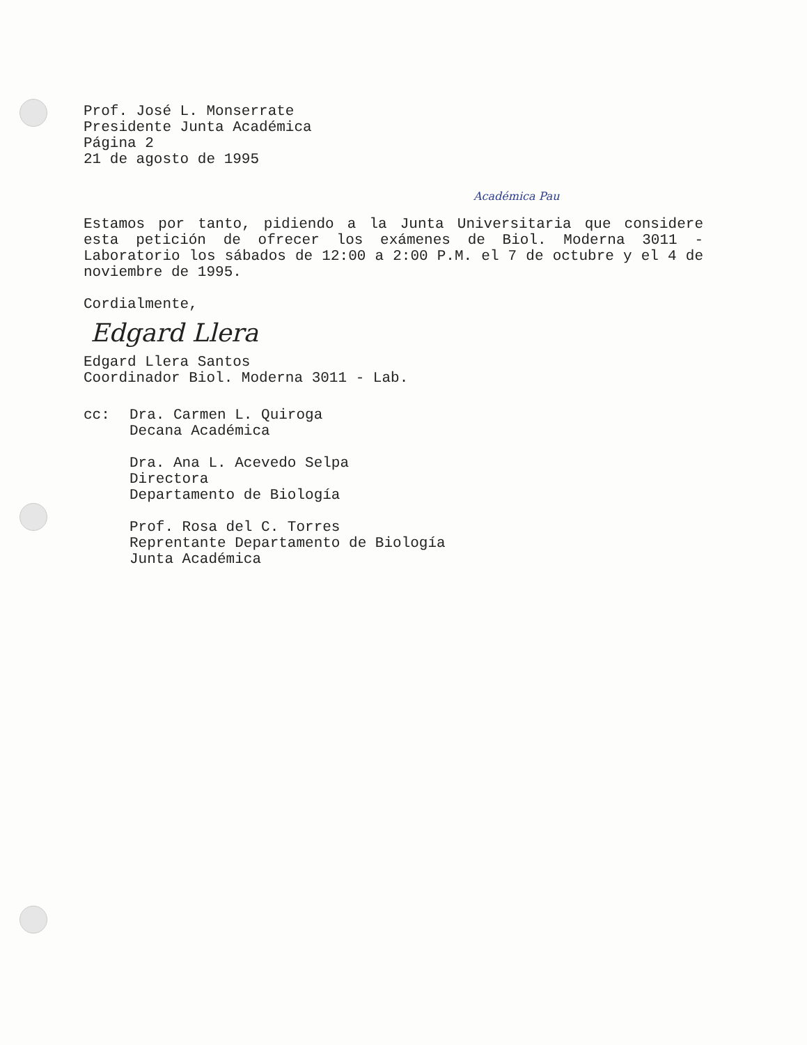Prof. José L. Monserrate
Presidente Junta Académica
Página 2
21 de agosto de 1995
Académica Pau
Estamos por tanto, pidiendo a la Junta Universitaria que considere esta petición de ofrecer los exámenes de Biol. Moderna 3011 - Laboratorio los sábados de 12:00 a 2:00 P.M. el 7 de octubre y el 4 de noviembre de 1995.
Cordialmente,
Edgard Llera
Edgard Llera Santos
Coordinador Biol. Moderna 3011 - Lab.
cc: Dra. Carmen L. Quiroga
Decana Académica
Dra. Ana L. Acevedo Selpa
Directora
Departamento de Biología
Prof. Rosa del C. Torres
Reprentante Departamento de Biología
Junta Académica